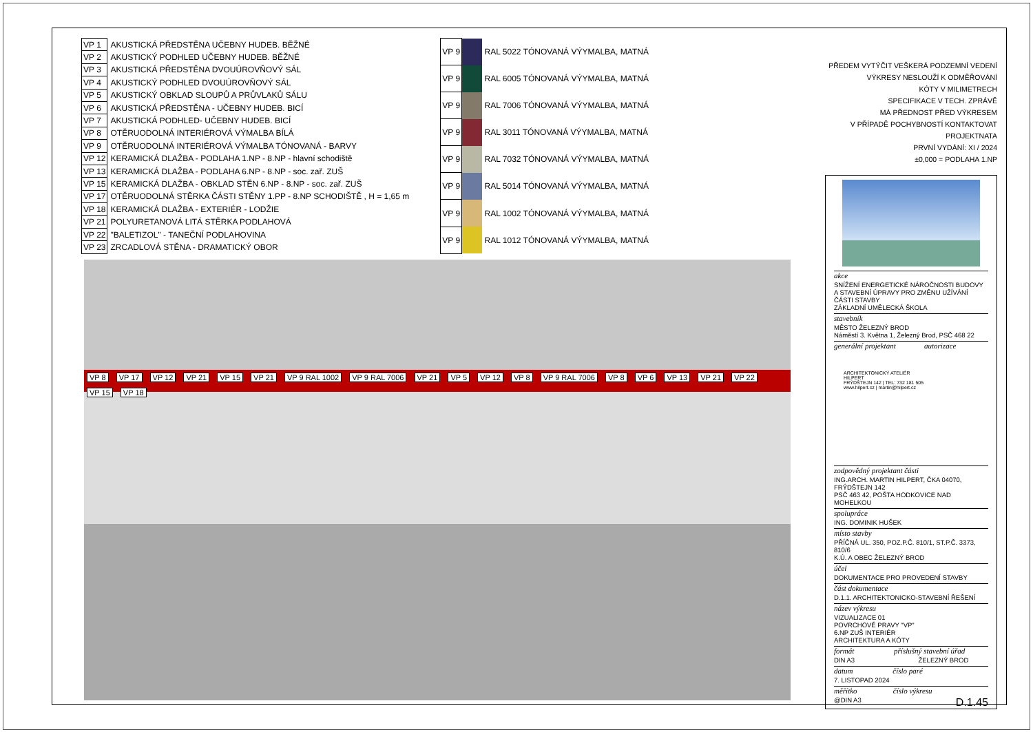| VP 1 | AKUSTICKÁ PŘEDSTĚNA UČEBNY HUDEB. BĚŽNÉ |
| VP 2 | AKUSTICKÝ PODHLED UČEBNY HUDEB. BĚŽNÉ |
| VP 3 | AKUSTICKÁ PŘEDSTĚNA DVOUÚROVŇOVÝ SÁL |
| VP 4 | AKUSTICKÝ PODHLED DVOUÚROVŇOVÝ SÁL |
| VP 5 | AKUSTICKÝ OBKLAD SLOUPŮ A PRŮVLAKŮ SÁLU |
| VP 6 | AKUSTICKÁ PŘEDSTĚNA - UČEBNY HUDEB. BICÍ |
| VP 7 | AKUSTICKÁ PODHLED- UČEBNY HUDEB. BICÍ |
| VP 8 | OTĚRUODOLNÁ INTERIÉROVÁ VÝMALBA BÍLÁ |
| VP 9 | OTĚRUODOLNÁ INTERIÉROVÁ VÝMALBA TÓNOVANÁ - BARVY |
| VP 12 | KERAMICKÁ DLAŽBA - PODLAHA 1.NP - 8.NP - hlavní schodiště |
| VP 13 | KERAMICKÁ DLAŽBA - PODLAHA 6.NP - 8.NP - soc. zař. ZUŠ |
| VP 15 | KERAMICKÁ DLAŽBA - OBKLAD STĚN 6.NP - 8.NP - soc. zař. ZUŠ |
| VP 17 | OTĚRUODOLNÁ STĚRKA ČÁSTI STĚNY 1.PP - 8.NP SCHODIŠTĚ , H = 1,65 m |
| VP 18 | KERAMICKÁ DLAŽBA - EXTERIÉR - LODŽIE |
| VP 21 | POLYURETANOVÁ LITÁ STĚRKA PODLAHOVÁ |
| VP 22 | "BALETIZOL" - TANEČNÍ PODLAHOVINA |
| VP 23 | ZRCADLOVÁ STĚNA - DRAMATICKÝ OBOR |
| VP 9 | | RAL 5022 TÓNOVANÁ VÝYMALBA, MATNÁ |
| VP 9 | | RAL 6005 TÓNOVANÁ VÝYMALBA, MATNÁ |
| VP 9 | | RAL 7006 TÓNOVANÁ VÝYMALBA, MATNÁ |
| VP 9 | | RAL 3011 TÓNOVANÁ VÝYMALBA, MATNÁ |
| VP 9 | | RAL 7032 TÓNOVANÁ VÝYMALBA, MATNÁ |
| VP 9 | | RAL 5014 TÓNOVANÁ VÝYMALBA, MATNÁ |
| VP 9 | | RAL 1002 TÓNOVANÁ VÝYMALBA, MATNÁ |
| VP 9 | | RAL 1012 TÓNOVANÁ VÝYMALBA, MATNÁ |
VP 8 VP 17 VP 12 VP 21 VP 15 VP 21 VP 9 RAL 1002 VP 9 RAL 7006 VP 21 VP 5 VP 12 VP 8 VP 9 RAL 7006 VP 8 VP 6 VP 13 VP 21 VP 22 VP 15 VP 18
PŘEDEM VYTÝČIT VEŠKERÁ PODZEMNÍ VEDENÍ
VÝKRESY NESLOUŽÍ K ODMĚŘOVÁNÍ
KÓTY V MILIMETRECH
SPECIFIKACE V TECH. ZPRÁVĚ
MÁ PŘEDNOST PŘED VÝKRESEM
V PŘÍPADĚ POCHYBNOSTÍ KONTAKTOVAT PROJEKTNATA
PRVNÍ VYDÁNÍ: XI / 2024
±0,000 = PODLAHA 1.NP
akce
SNÍŽENÍ ENERGETICKÉ NÁROČNOSTI BUDOVY
A STAVEBNÍ ÚPRAVY PRO ZMĚNU UŽÍVÁNÍ ČÁSTI STAVBY
ZÁKLADNÍ UMĚLECKÁ ŠKOLA
stavebník
MĚSTO ŽELEZNÝ BROD
Náměstí 3. Května 1, Železný Brod, PSČ 468 22
generální projektant autorizace
ARCHITEKTONICKÝ ATELIÉR
HILPERT
FRÝDŠTEJN 142 | TEL: 732 181 505
www.hilpert.cz | martin@hilpert.cz
zodpovědný projektant části
ING.ARCH. MARTIN HILPERT, ČKA 04070, FRÝDŠTEJN 142
PSČ 463 42, POŠTA HODKOVICE NAD MOHELKOU
spolupráce
ING. DOMINIK HUŠEK
místo stavby
PŘÍČNÁ UL. 350, POZ.P.Č. 810/1, ST.P.Č. 3373, 810/6
K.Ú. A OBEC ŽELEZNÝ BROD
účel
DOKUMENTACE PRO PROVEDENÍ STAVBY
část dokumentace
D.1.1. ARCHITEKTONICKO-STAVEBNÍ ŘEŠENÍ
název výkresu
VIZUALIZACE 01
POVRCHOVÉ PRAVY "VP"
6.NP ZUŠ INTERIÉR
ARCHITEKTURA A KÓTY
formát příslušný stavební úřad
DIN A3 ŽELEZNÝ BROD
datum číslo paré
7. LISTOPAD 2024
měřítko číslo výkresu
@DIN A3 D.1.45